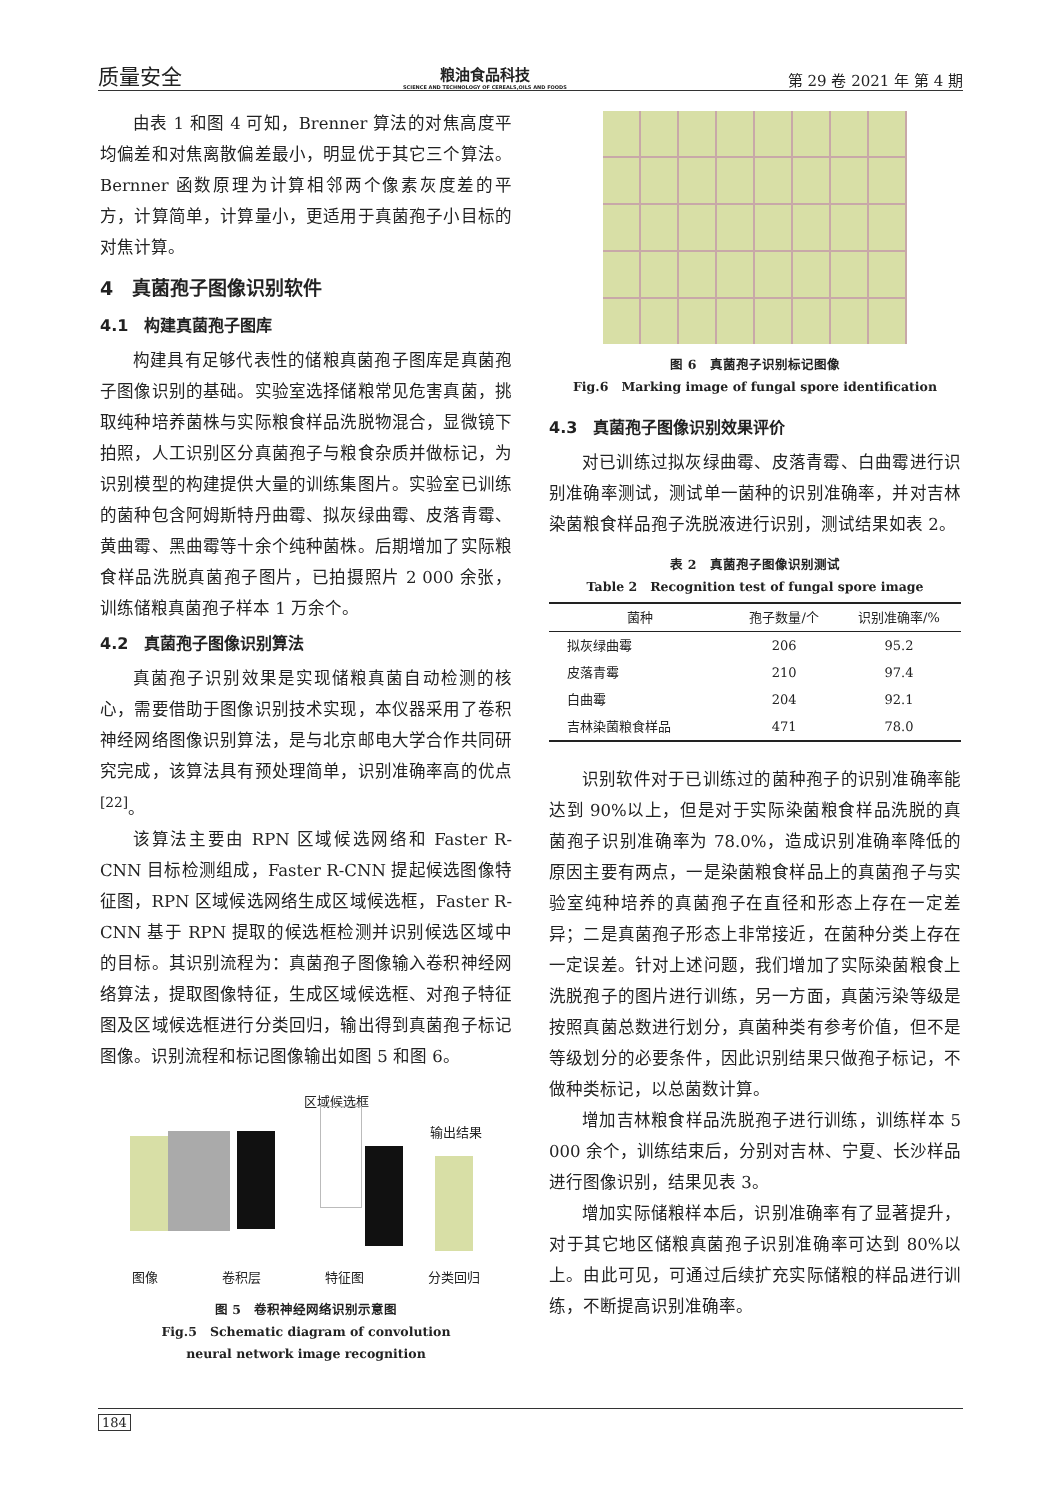质量安全
粮油食品科技
SCIENCE AND TECHNOLOGY OF CEREALS,OILS AND FOODS
第 29 卷 2021 年 第 4 期
由表 1 和图 4 可知，Brenner 算法的对焦高度平均偏差和对焦离散偏差最小，明显优于其它三个算法。Bernner 函数原理为计算相邻两个像素灰度差的平方，计算简单，计算量小，更适用于真菌孢子小目标的对焦计算。
4　真菌孢子图像识别软件
4.1　构建真菌孢子图库
构建具有足够代表性的储粮真菌孢子图库是真菌孢子图像识别的基础。实验室选择储粮常见危害真菌，挑取纯种培养菌株与实际粮食样品洗脱物混合，显微镜下拍照，人工识别区分真菌孢子与粮食杂质并做标记，为识别模型的构建提供大量的训练集图片。实验室已训练的菌种包含阿姆斯特丹曲霉、拟灰绿曲霉、皮落青霉、黄曲霉、黑曲霉等十余个纯种菌株。后期增加了实际粮食样品洗脱真菌孢子图片，已拍摄照片 2 000 余张，训练储粮真菌孢子样本 1 万余个。
4.2　真菌孢子图像识别算法
真菌孢子识别效果是实现储粮真菌自动检测的核心，需要借助于图像识别技术实现，本仪器采用了卷积神经网络图像识别算法，是与北京邮电大学合作共同研究完成，该算法具有预处理简单，识别准确率高的优点<sup>[22]</sup>。
该算法主要由 RPN 区域候选网络和 Faster R-CNN 目标检测组成，Faster R-CNN 提起候选图像特征图，RPN 区域候选网络生成区域候选框，Faster R-CNN 基于 RPN 提取的候选框检测并识别候选区域中的目标。其识别流程为：真菌孢子图像输入卷积神经网络算法，提取图像特征，生成区域候选框、对孢子特征图及区域候选框进行分类回归，输出得到真菌孢子标记图像。识别流程和标记图像输出如图 5 和图 6。
区域候选框
输出结果
图像 卷积层 特征图 分类回归
图 5　卷积神经网络识别示意图
Fig.5　Schematic diagram of convolution
neural network image recognition
图 6　真菌孢子识别标记图像
Fig.6　Marking image of fungal spore identification
4.3　真菌孢子图像识别效果评价
对已训练过拟灰绿曲霉、皮落青霉、白曲霉进行识别准确率测试，测试单一菌种的识别准确率，并对吉林染菌粮食样品孢子洗脱液进行识别，测试结果如表 2。
表 2　真菌孢子图像识别测试
Table 2　Recognition test of fungal spore image
| 菌种 | 孢子数量/个 | 识别准确率/% |
| --- | --- | --- |
| 拟灰绿曲霉 | 206 | 95.2 |
| 皮落青霉 | 210 | 97.4 |
| 白曲霉 | 204 | 92.1 |
| 吉林染菌粮食样品 | 471 | 78.0 |
识别软件对于已训练过的菌种孢子的识别准确率能达到 90%以上，但是对于实际染菌粮食样品洗脱的真菌孢子识别准确率为 78.0%，造成识别准确率降低的原因主要有两点，一是染菌粮食样品上的真菌孢子与实验室纯种培养的真菌孢子在直径和形态上存在一定差异；二是真菌孢子形态上非常接近，在菌种分类上存在一定误差。针对上述问题，我们增加了实际染菌粮食上洗脱孢子的图片进行训练，另一方面，真菌污染等级是按照真菌总数进行划分，真菌种类有参考价值，但不是等级划分的必要条件，因此识别结果只做孢子标记，不做种类标记，以总菌数计算。
增加吉林粮食样品洗脱孢子进行训练，训练样本 5 000 余个，训练结束后，分别对吉林、宁夏、长沙样品进行图像识别，结果见表 3。
增加实际储粮样本后，识别准确率有了显著提升，对于其它地区储粮真菌孢子识别准确率可达到 80%以上。由此可见，可通过后续扩充实际储粮的样品进行训练，不断提高识别准确率。
184